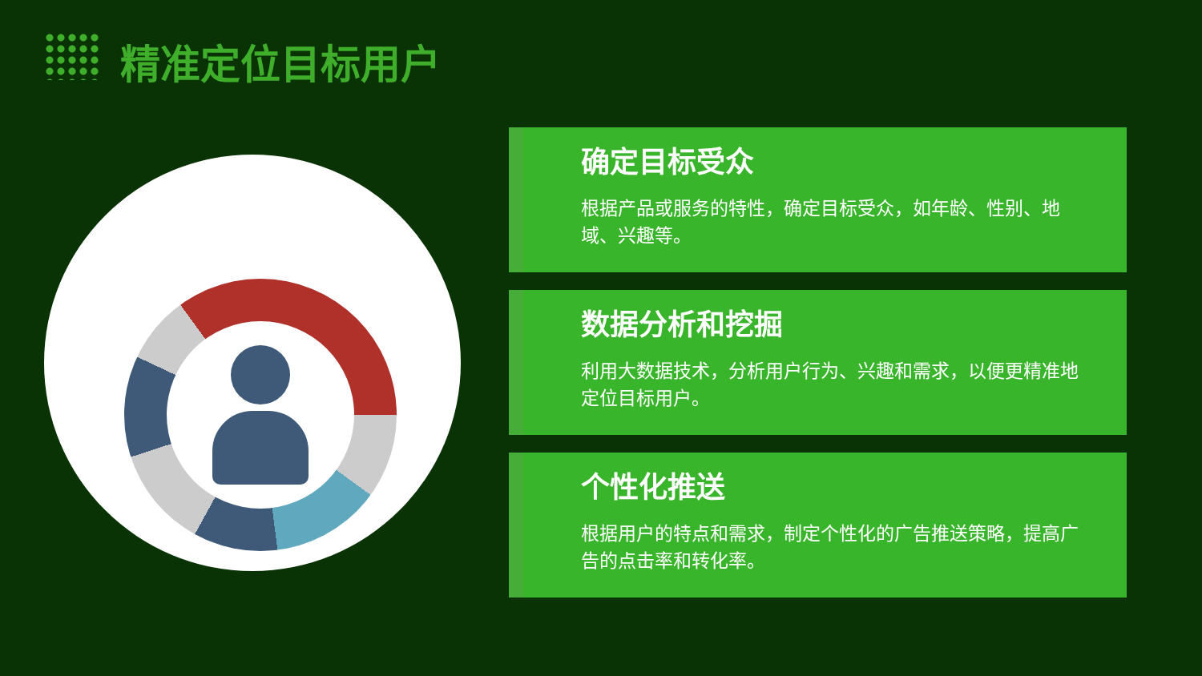精准定位目标用户
确定目标受众
根据产品或服务的特性，确定目标受众，如年龄、性别、地域、兴趣等。
数据分析和挖掘
利用大数据技术，分析用户行为、兴趣和需求，以便更精准地定位目标用户。
个性化推送
根据用户的特点和需求，制定个性化的广告推送策略，提高广告的点击率和转化率。